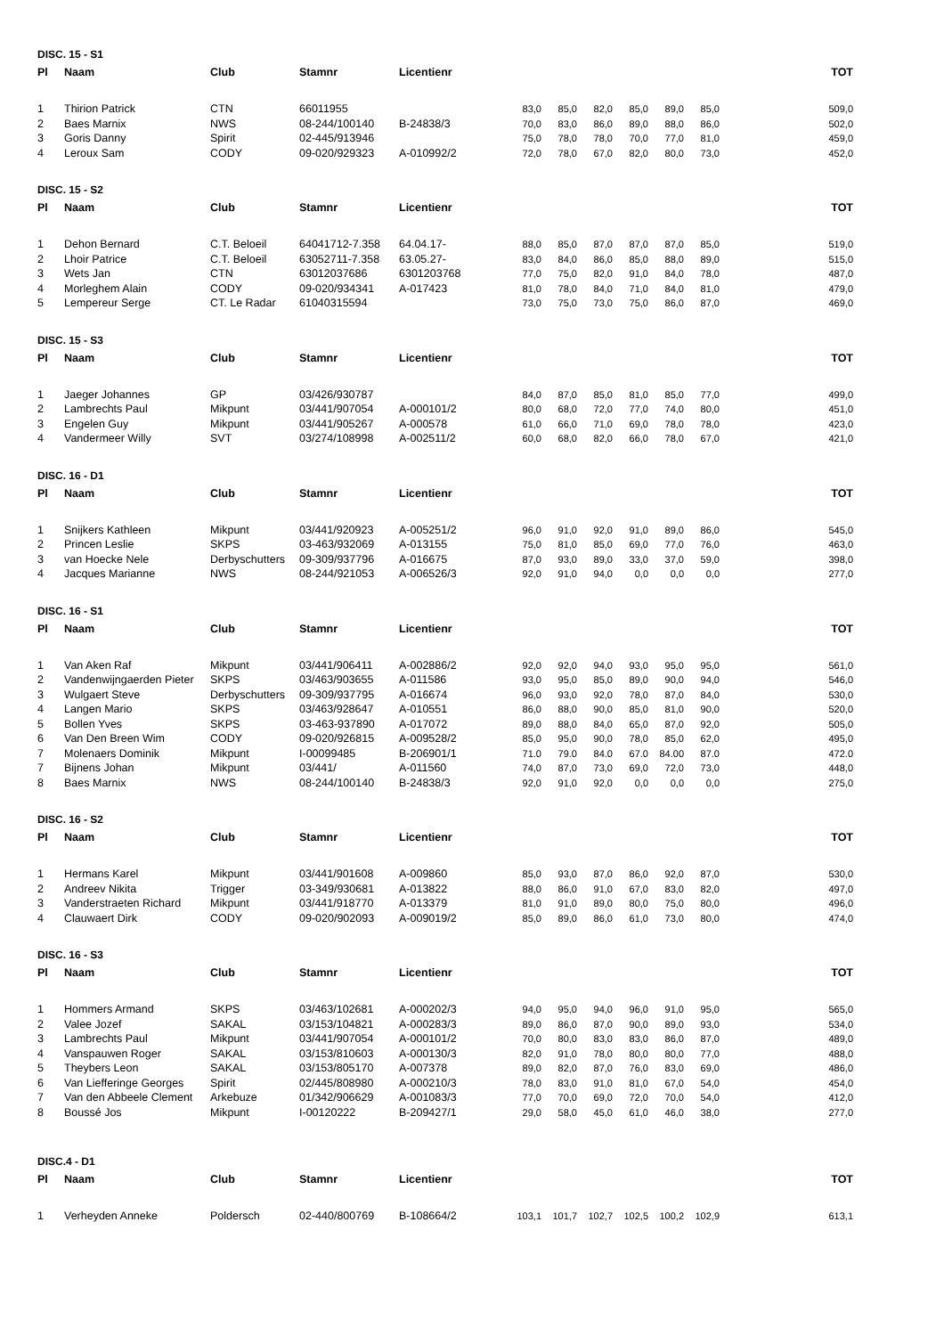DISC. 15 - S1
| Pl | Naam | Club | Stamnr | Licentienr | | | | | | | TOT |
| --- | --- | --- | --- | --- | --- | --- | --- | --- | --- | --- | --- |
| 1 | Thirion Patrick | CTN | 66011955 | | 83,0 | 85,0 | 82,0 | 85,0 | 89,0 | 85,0 | 509,0 |
| 2 | Baes Marnix | NWS | 08-244/100140 | B-24838/3 | 70,0 | 83,0 | 86,0 | 89,0 | 88,0 | 86,0 | 502,0 |
| 3 | Goris Danny | Spirit | 02-445/913946 | | 75,0 | 78,0 | 78,0 | 70,0 | 77,0 | 81,0 | 459,0 |
| 4 | Leroux Sam | CODY | 09-020/929323 | A-010992/2 | 72,0 | 78,0 | 67,0 | 82,0 | 80,0 | 73,0 | 452,0 |
DISC. 15 - S2
| Pl | Naam | Club | Stamnr | Licentienr | | | | | | | TOT |
| --- | --- | --- | --- | --- | --- | --- | --- | --- | --- | --- | --- |
| 1 | Dehon Bernard | C.T. Beloeil | 64041712-7.358 | 64.04.17- | 88,0 | 85,0 | 87,0 | 87,0 | 87,0 | 85,0 | 519,0 |
| 2 | Lhoir Patrice | C.T. Beloeil | 63052711-7.358 | 63.05.27- | 83,0 | 84,0 | 86,0 | 85,0 | 88,0 | 89,0 | 515,0 |
| 3 | Wets Jan | CTN | 63012037686 | 6301203768 | 77,0 | 75,0 | 82,0 | 91,0 | 84,0 | 78,0 | 487,0 |
| 4 | Morleghem Alain | CODY | 09-020/934341 | A-017423 | 81,0 | 78,0 | 84,0 | 71,0 | 84,0 | 81,0 | 479,0 |
| 5 | Lempereur Serge | CT. Le Radar | 61040315594 | | 73,0 | 75,0 | 73,0 | 75,0 | 86,0 | 87,0 | 469,0 |
DISC. 15 - S3
| Pl | Naam | Club | Stamnr | Licentienr | | | | | | | TOT |
| --- | --- | --- | --- | --- | --- | --- | --- | --- | --- | --- | --- |
| 1 | Jaeger Johannes | GP | 03/426/930787 | | 84,0 | 87,0 | 85,0 | 81,0 | 85,0 | 77,0 | 499,0 |
| 2 | Lambrechts Paul | Mikpunt | 03/441/907054 | A-000101/2 | 80,0 | 68,0 | 72,0 | 77,0 | 74,0 | 80,0 | 451,0 |
| 3 | Engelen Guy | Mikpunt | 03/441/905267 | A-000578 | 61,0 | 66,0 | 71,0 | 69,0 | 78,0 | 78,0 | 423,0 |
| 4 | Vandermeer Willy | SVT | 03/274/108998 | A-002511/2 | 60,0 | 68,0 | 82,0 | 66,0 | 78,0 | 67,0 | 421,0 |
DISC. 16 - D1
| Pl | Naam | Club | Stamnr | Licentienr | | | | | | | TOT |
| --- | --- | --- | --- | --- | --- | --- | --- | --- | --- | --- | --- |
| 1 | Snijkers Kathleen | Mikpunt | 03/441/920923 | A-005251/2 | 96,0 | 91,0 | 92,0 | 91,0 | 89,0 | 86,0 | 545,0 |
| 2 | Princen Leslie | SKPS | 03-463/932069 | A-013155 | 75,0 | 81,0 | 85,0 | 69,0 | 77,0 | 76,0 | 463,0 |
| 3 | van Hoecke Nele | Derbyschutters | 09-309/937796 | A-016675 | 87,0 | 93,0 | 89,0 | 33,0 | 37,0 | 59,0 | 398,0 |
| 4 | Jacques Marianne | NWS | 08-244/921053 | A-006526/3 | 92,0 | 91,0 | 94,0 | 0,0 | 0,0 | 0,0 | 277,0 |
DISC. 16 - S1
| Pl | Naam | Club | Stamnr | Licentienr | | | | | | | TOT |
| --- | --- | --- | --- | --- | --- | --- | --- | --- | --- | --- | --- |
| 1 | Van Aken Raf | Mikpunt | 03/441/906411 | A-002886/2 | 92,0 | 92,0 | 94,0 | 93,0 | 95,0 | 95,0 | 561,0 |
| 2 | Vandenwijngaerden Pieter | SKPS | 03/463/903655 | A-011586 | 93,0 | 95,0 | 85,0 | 89,0 | 90,0 | 94,0 | 546,0 |
| 3 | Wulgaert Steve | Derbyschutters | 09-309/937795 | A-016674 | 96,0 | 93,0 | 92,0 | 78,0 | 87,0 | 84,0 | 530,0 |
| 4 | Langen Mario | SKPS | 03/463/928647 | A-010551 | 86,0 | 88,0 | 90,0 | 85,0 | 81,0 | 90,0 | 520,0 |
| 5 | Bollen Yves | SKPS | 03-463-937890 | A-017072 | 89,0 | 88,0 | 84,0 | 65,0 | 87,0 | 92,0 | 505,0 |
| 6 | Van Den Breen Wim | CODY | 09-020/926815 | A-009528/2 | 85,0 | 95,0 | 90,0 | 78,0 | 85,0 | 62,0 | 495,0 |
| 7 | Molenaers Dominik | Mikpunt | I-00099485 | B-206901/1 | 71.0 | 79.0 | 84.0 | 67.0 | 84.00 | 87.0 | 472.0 |
| 7 | Bijnens Johan | Mikpunt | 03/441/ | A-011560 | 74,0 | 87,0 | 73,0 | 69,0 | 72,0 | 73,0 | 448,0 |
| 8 | Baes Marnix | NWS | 08-244/100140 | B-24838/3 | 92,0 | 91,0 | 92,0 | 0,0 | 0,0 | 0,0 | 275,0 |
DISC. 16 - S2
| Pl | Naam | Club | Stamnr | Licentienr | | | | | | | TOT |
| --- | --- | --- | --- | --- | --- | --- | --- | --- | --- | --- | --- |
| 1 | Hermans Karel | Mikpunt | 03/441/901608 | A-009860 | 85,0 | 93,0 | 87,0 | 86,0 | 92,0 | 87,0 | 530,0 |
| 2 | Andreev Nikita | Trigger | 03-349/930681 | A-013822 | 88,0 | 86,0 | 91,0 | 67,0 | 83,0 | 82,0 | 497,0 |
| 3 | Vanderstraeten Richard | Mikpunt | 03/441/918770 | A-013379 | 81,0 | 91,0 | 89,0 | 80,0 | 75,0 | 80,0 | 496,0 |
| 4 | Clauwaert Dirk | CODY | 09-020/902093 | A-009019/2 | 85,0 | 89,0 | 86,0 | 61,0 | 73,0 | 80,0 | 474,0 |
DISC. 16 - S3
| Pl | Naam | Club | Stamnr | Licentienr | | | | | | | TOT |
| --- | --- | --- | --- | --- | --- | --- | --- | --- | --- | --- | --- |
| 1 | Hommers Armand | SKPS | 03/463/102681 | A-000202/3 | 94,0 | 95,0 | 94,0 | 96,0 | 91,0 | 95,0 | 565,0 |
| 2 | Valee Jozef | SAKAL | 03/153/104821 | A-000283/3 | 89,0 | 86,0 | 87,0 | 90,0 | 89,0 | 93,0 | 534,0 |
| 3 | Lambrechts Paul | Mikpunt | 03/441/907054 | A-000101/2 | 70,0 | 80,0 | 83,0 | 83,0 | 86,0 | 87,0 | 489,0 |
| 4 | Vanspauwen Roger | SAKAL | 03/153/810603 | A-000130/3 | 82,0 | 91,0 | 78,0 | 80,0 | 80,0 | 77,0 | 488,0 |
| 5 | Theybers Leon | SAKAL | 03/153/805170 | A-007378 | 89,0 | 82,0 | 87,0 | 76,0 | 83,0 | 69,0 | 486,0 |
| 6 | Van Liefferinge Georges | Spirit | 02/445/808980 | A-000210/3 | 78,0 | 83,0 | 91,0 | 81,0 | 67,0 | 54,0 | 454,0 |
| 7 | Van den Abbeele Clement | Arkebuze | 01/342/906629 | A-001083/3 | 77,0 | 70,0 | 69,0 | 72,0 | 70,0 | 54,0 | 412,0 |
| 8 | Boussé Jos | Mikpunt | I-00120222 | B-209427/1 | 29,0 | 58,0 | 45,0 | 61,0 | 46,0 | 38,0 | 277,0 |
DISC.4 - D1
| Pl | Naam | Club | Stamnr | Licentienr | | | | | | | TOT |
| --- | --- | --- | --- | --- | --- | --- | --- | --- | --- | --- | --- |
| 1 | Verheyden Anneke | Poldersch | 02-440/800769 | B-108664/2 | 103,1 | 101,7 | 102,7 | 102,5 | 100,2 | 102,9 | 613,1 |